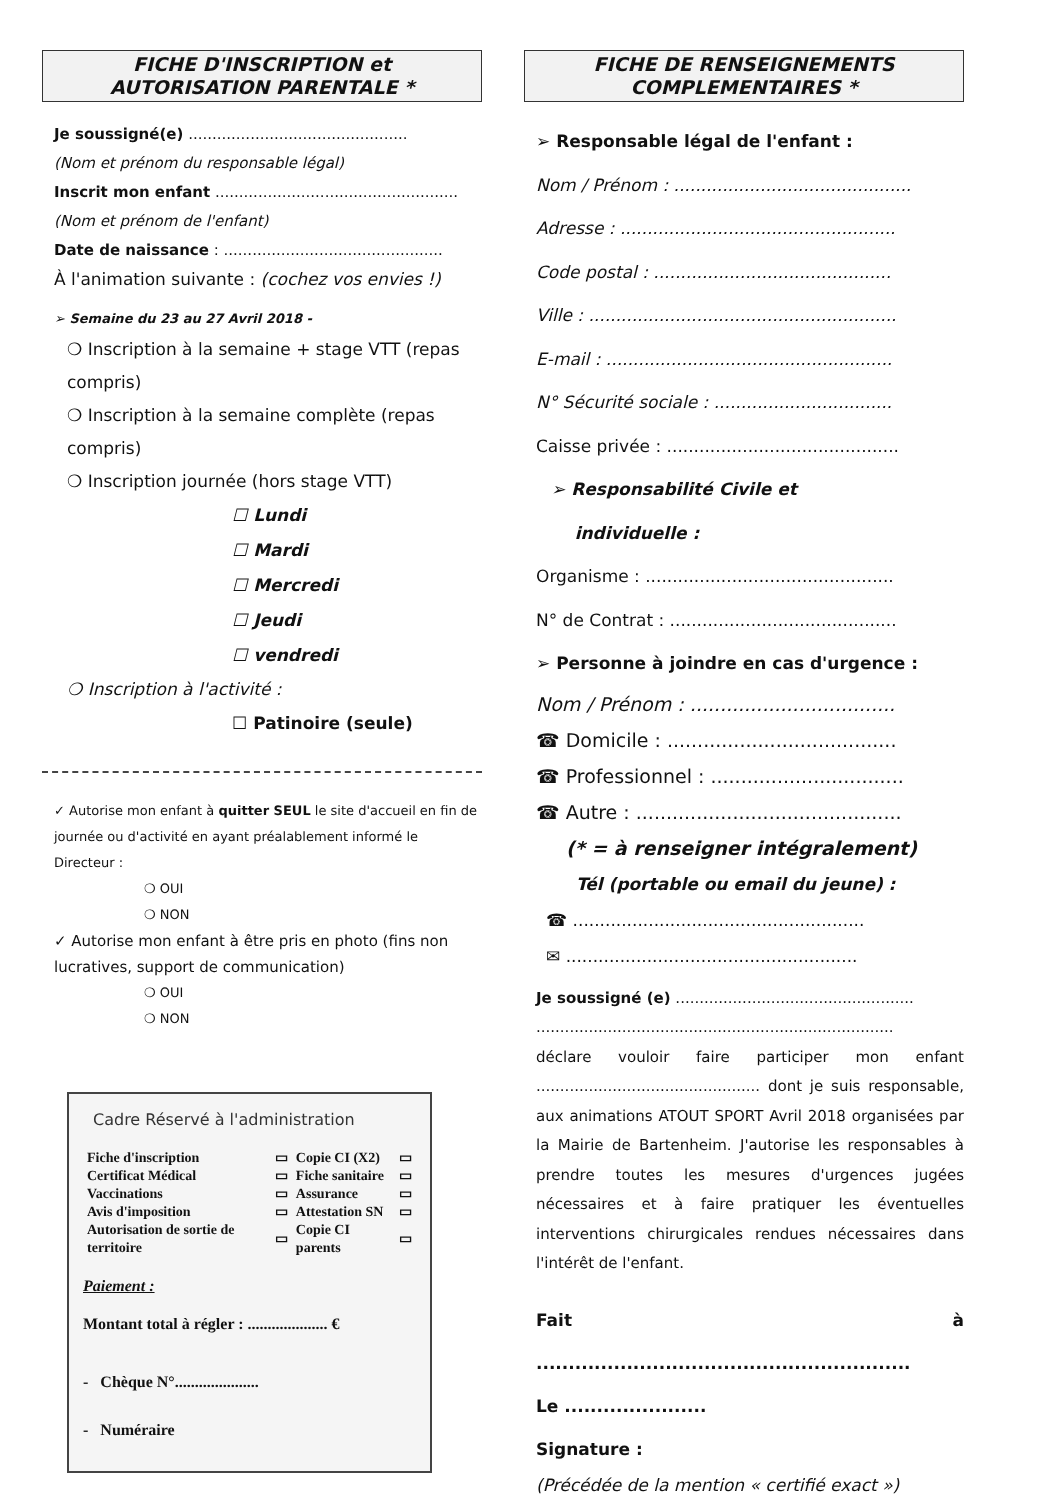FICHE D'INSCRIPTION et
AUTORISATION PARENTALE *
Je soussigné(e) ..............................................
(Nom et prénom du responsable légal)
Inscrit mon enfant ...................................................
(Nom et prénom de l'enfant)
Date de naissance : ..............................................
À l'animation suivante : (cochez vos envies !)
➢ Semaine du 23 au 27 Avril 2018 -
❍ Inscription à la semaine + stage VTT (repas compris)
❍ Inscription à la semaine complète (repas compris)
❍ Inscription journée (hors stage VTT)
☐ Lundi
☐ Mardi
☐ Mercredi
☐ Jeudi
☐ vendredi
❍ Inscription à l'activité :
☐ Patinoire (seule)
✓ Autorise mon enfant à quitter SEUL le site d'accueil en fin de journée ou d'activité en ayant préalablement informé le Directeur :
❍ OUI
❍ NON
✓ Autorise mon enfant à être pris en photo (fins non lucratives, support de communication)
❍ OUI
❍ NON
Cadre Réservé à l'administration
| Fiche d'inscription | ▭ | Copie CI (X2) | ▭ |
| Certificat Médical | ▭ | Fiche sanitaire | ▭ |
| Vaccinations | ▭ | Assurance | ▭ |
| Avis d'imposition | ▭ | Attestation SN | ▭ |
| Autorisation de sortie de territoire | ▭ | Copie CI parents | ▭ |
Paiement :
Montant total à régler : .................... €
- Chèque N°.....................
- Numéraire
FICHE DE RENSEIGNEMENTS
COMPLEMENTAIRES *
➢ Responsable légal de l'enfant :
Nom / Prénom : ............................................
Adresse : ...................................................
Code postal : ............................................
Ville : .........................................................
E-mail : .....................................................
N° Sécurité sociale : .................................
Caisse privée : ...........................................
➢ Responsabilité Civile et
individuelle :
Organisme : ..............................................
N° de Contrat : ..........................................
➢ Personne à joindre en cas d'urgence :
Nom / Prénom : ..................................
☎ Domicile : ......................................
☎ Professionnel : ................................
☎ Autre : ............................................
(* = à renseigner intégralement)
Tél (portable ou email du jeune) :
☎ ......................................................
✉ ......................................................
Je soussigné (e) ..................................................
...........................................................................
déclare vouloir faire participer mon enfant ............................................... dont je suis responsable, aux animations ATOUT SPORT Avril 2018 organisées par la Mairie de Bartenheim. J'autorise les responsables à prendre toutes les mesures d'urgences jugées nécessaires et à faire pratiquer les éventuelles interventions chirurgicales rendues nécessaires dans l'intérêt de l'enfant.
Fait à ..........................................................
Le ......................
Signature :
(Précédée de la mention « certifié exact »)